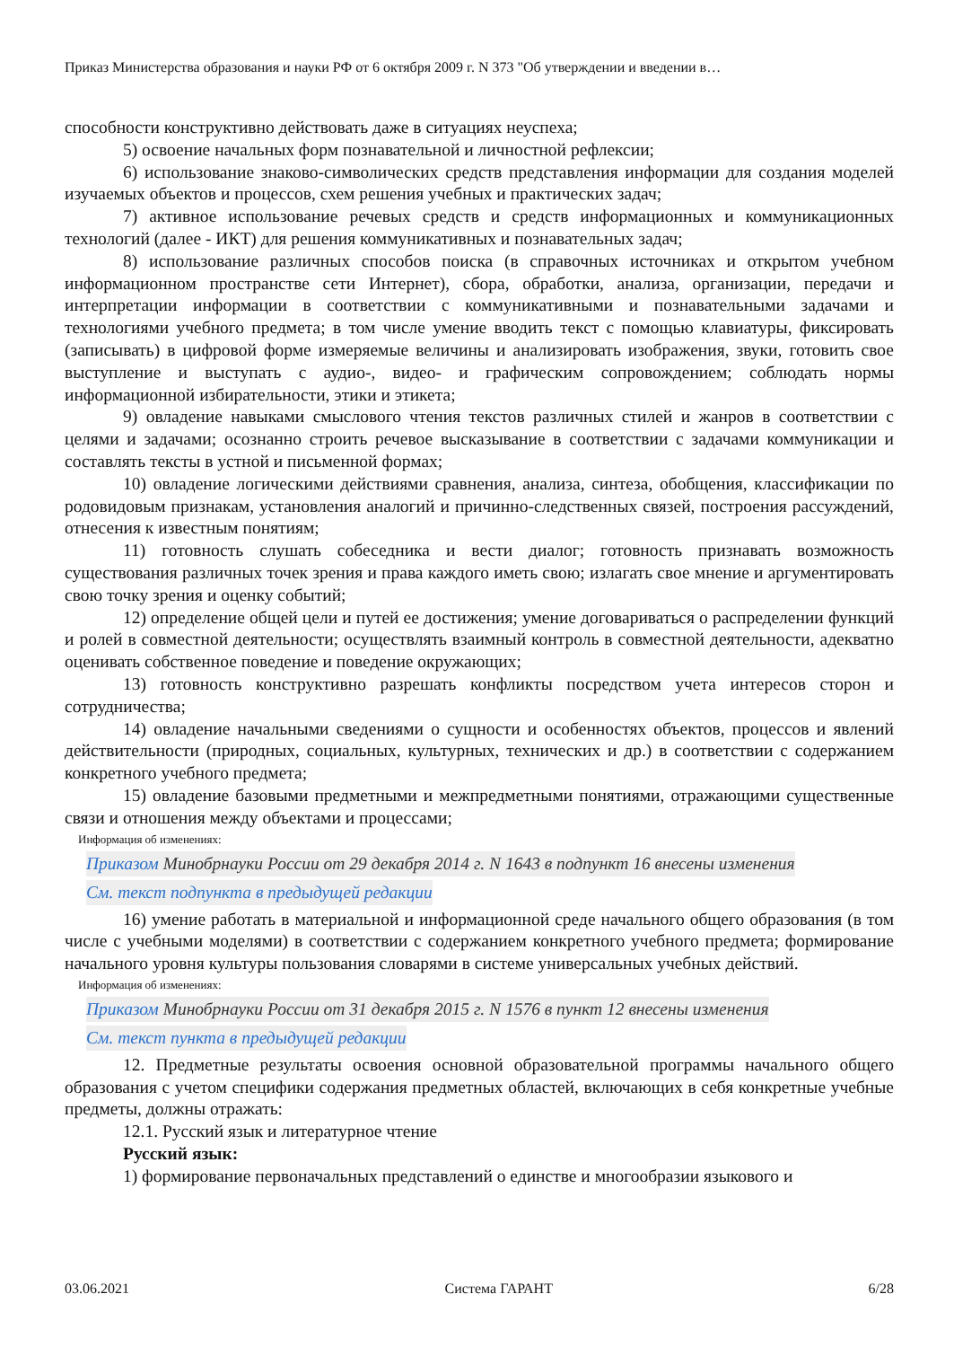Приказ Министерства образования и науки РФ от 6 октября 2009 г. N 373 "Об утверждении и введении в…
способности конструктивно действовать даже в ситуациях неуспеха;
5) освоение начальных форм познавательной и личностной рефлексии;
6) использование знаково-символических средств представления информации для создания моделей изучаемых объектов и процессов, схем решения учебных и практических задач;
7) активное использование речевых средств и средств информационных и коммуникационных технологий (далее - ИКТ) для решения коммуникативных и познавательных задач;
8) использование различных способов поиска (в справочных источниках и открытом учебном информационном пространстве сети Интернет), сбора, обработки, анализа, организации, передачи и интерпретации информации в соответствии с коммуникативными и познавательными задачами и технологиями учебного предмета; в том числе умение вводить текст с помощью клавиатуры, фиксировать (записывать) в цифровой форме измеряемые величины и анализировать изображения, звуки, готовить свое выступление и выступать с аудио-, видео- и графическим сопровождением; соблюдать нормы информационной избирательности, этики и этикета;
9) овладение навыками смыслового чтения текстов различных стилей и жанров в соответствии с целями и задачами; осознанно строить речевое высказывание в соответствии с задачами коммуникации и составлять тексты в устной и письменной формах;
10) овладение логическими действиями сравнения, анализа, синтеза, обобщения, классификации по родовидовым признакам, установления аналогий и причинно-следственных связей, построения рассуждений, отнесения к известным понятиям;
11) готовность слушать собеседника и вести диалог; готовность признавать возможность существования различных точек зрения и права каждого иметь свою; излагать свое мнение и аргументировать свою точку зрения и оценку событий;
12) определение общей цели и путей ее достижения; умение договариваться о распределении функций и ролей в совместной деятельности; осуществлять взаимный контроль в совместной деятельности, адекватно оценивать собственное поведение и поведение окружающих;
13) готовность конструктивно разрешать конфликты посредством учета интересов сторон и сотрудничества;
14) овладение начальными сведениями о сущности и особенностях объектов, процессов и явлений действительности (природных, социальных, культурных, технических и др.) в соответствии с содержанием конкретного учебного предмета;
15) овладение базовыми предметными и межпредметными понятиями, отражающими существенные связи и отношения между объектами и процессами;
Информация об изменениях:
Приказом Минобрнауки России от 29 декабря 2014 г. N 1643 в подпункт 16 внесены изменения
См. текст подпункта в предыдущей редакции
16) умение работать в материальной и информационной среде начального общего образования (в том числе с учебными моделями) в соответствии с содержанием конкретного учебного предмета; формирование начального уровня культуры пользования словарями в системе универсальных учебных действий.
Информация об изменениях:
Приказом Минобрнауки России от 31 декабря 2015 г. N 1576 в пункт 12 внесены изменения
См. текст пункта в предыдущей редакции
12. Предметные результаты освоения основной образовательной программы начального общего образования с учетом специфики содержания предметных областей, включающих в себя конкретные учебные предметы, должны отражать:
12.1. Русский язык и литературное чтение
Русский язык:
1) формирование первоначальных представлений о единстве и многообразии языкового и
03.06.2021 Система ГАРАНТ 6/28